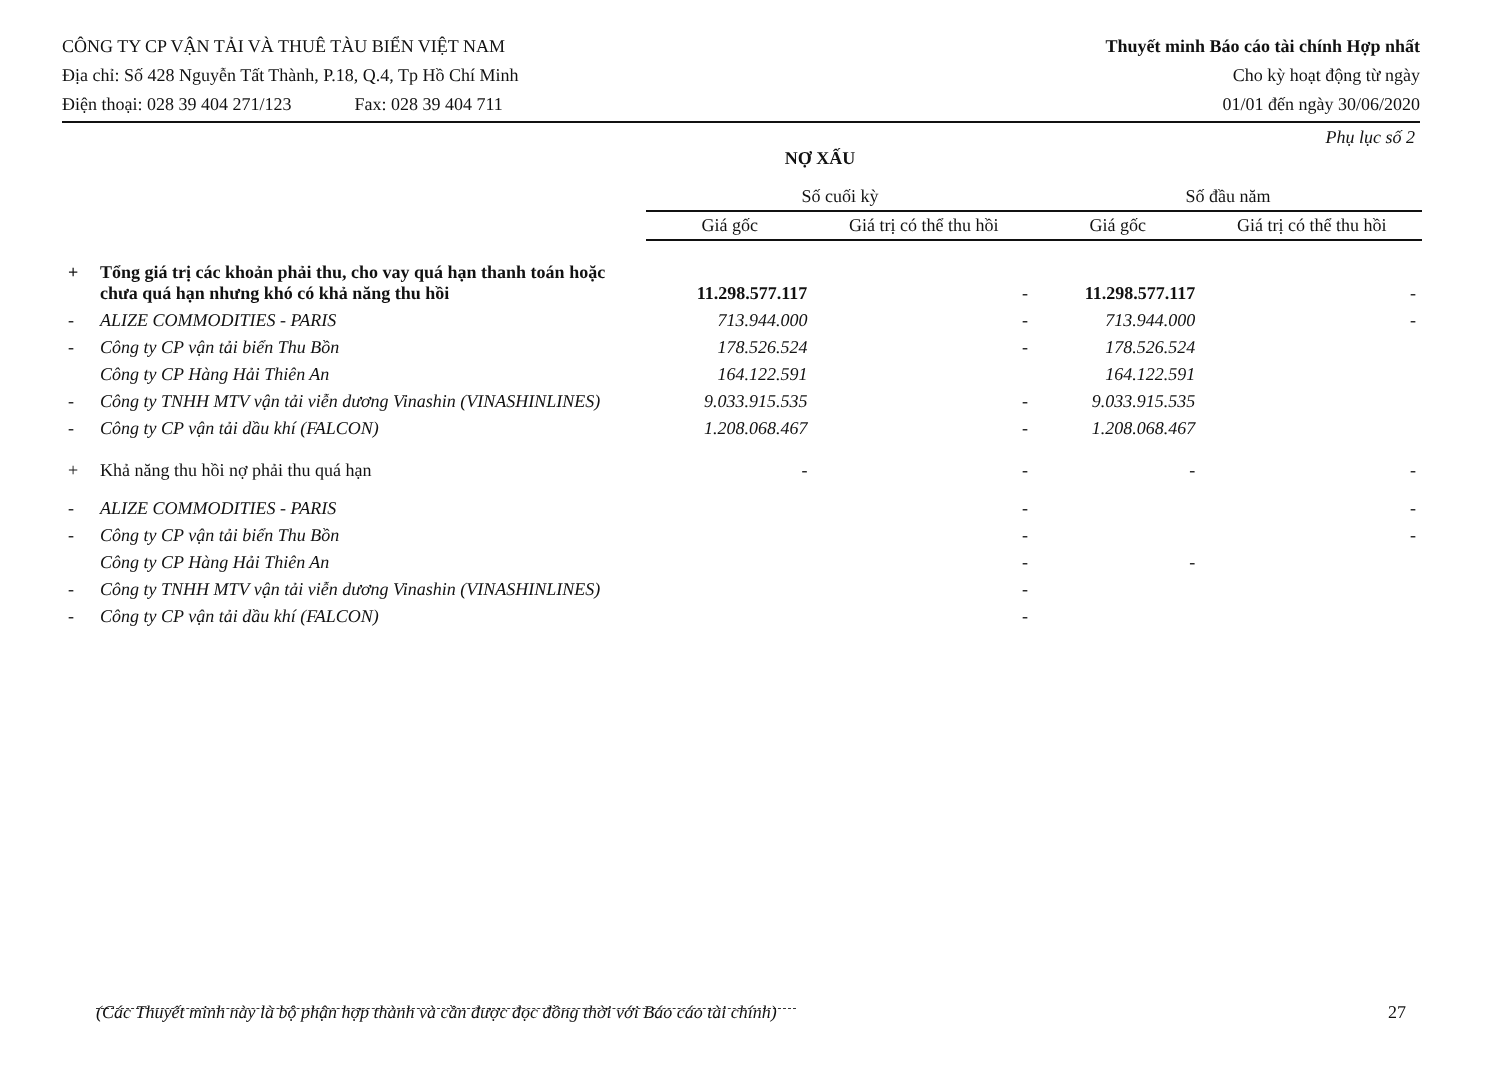CÔNG TY CP VẬN TẢI VÀ THUÊ TÀU BIỂN VIỆT NAM
Địa chỉ: Số 428 Nguyễn Tất Thành, P.18, Q.4, Tp Hồ Chí Minh
Điện thoại: 028 39 404 271/123 Fax: 028 39 404 711
Thuyết minh Báo cáo tài chính Hợp nhất
Cho kỳ hoạt động từ ngày
01/01 đến ngày 30/06/2020
Phụ lục số 2
NỢ XẤU
| | | Số cuối kỳ | | Số đầu năm | |
| --- | --- | --- | --- | --- | --- |
| | | Giá gốc | Giá trị có thể thu hồi | Giá gốc | Giá trị có thể thu hồi |
| + | Tổng giá trị các khoản phải thu, cho vay quá hạn thanh toán hoặc chưa quá hạn nhưng khó có khả năng thu hồi | 11.298.577.117 | - | 11.298.577.117 | - |
| - | ALIZE COMMODITIES - PARIS | 713.944.000 | - | 713.944.000 | - |
| - | Công ty CP vận tải biển Thu Bồn | 178.526.524 | - | 178.526.524 | |
| | Công ty CP Hàng Hải Thiên An | 164.122.591 | | 164.122.591 | |
| - | Công ty TNHH MTV vận tải viễn dương Vinashin (VINASHINLINES) | 9.033.915.535 | - | 9.033.915.535 | |
| - | Công ty CP vận tải dầu khí (FALCON) | 1.208.068.467 | - | 1.208.068.467 | |
| + | Khả năng thu hồi nợ phải thu quá hạn | - | - | - | - |
| - | ALIZE COMMODITIES - PARIS | | - | | - |
| - | Công ty CP vận tải biển Thu Bồn | | - | | - |
| | Công ty CP Hàng Hải Thiên An | | - | - | |
| - | Công ty TNHH MTV vận tải viễn dương Vinashin (VINASHINLINES) | | - | | |
| - | Công ty CP vận tải dầu khí (FALCON) | | - | | |
(Các Thuyết minh này là bộ phận hợp thành và cần được đọc đồng thời với Báo cáo tài chính) 27